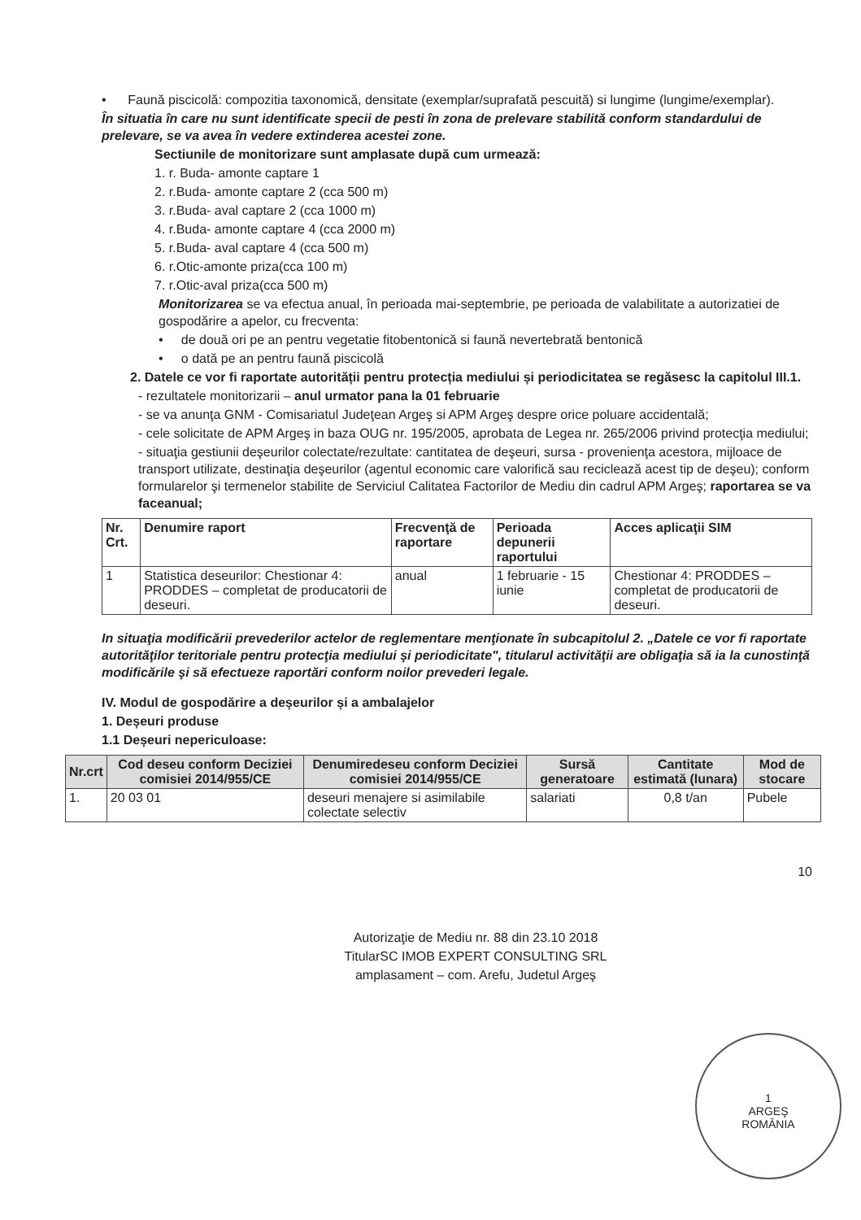• Faună piscicolă: compozitia taxonomică, densitate (exemplar/suprafată pescuită) si lungime (lungime/exemplar).
În situatia în care nu sunt identificate specii de pesti în zona de prelevare stabilită conform standardului de prelevare, se va avea în vedere extinderea acestei zone.
Sectiunile de monitorizare sunt amplasate după cum urmează:
1. r. Buda- amonte captare 1
2. r.Buda- amonte captare 2 (cca 500 m)
3. r.Buda- aval captare 2 (cca 1000 m)
4. r.Buda- amonte captare 4 (cca 2000 m)
5. r.Buda- aval captare 4 (cca 500 m)
6. r.Otic-amonte priza(cca 100 m)
7. r.Otic-aval priza(cca 500 m)
Monitorizarea se va efectua anual, în perioada mai-septembrie, pe perioada de valabilitate a autorizatiei de gospodărire a apelor, cu frecventa:
• de două ori pe an pentru vegetatie fitobentonică si faună nevertebrată bentonică
• o dată pe an pentru faună piscicolă
2. Datele ce vor fi raportate autorității pentru protecția mediului și periodicitatea se regăsesc la capitolul III.1.
- rezultatele monitorizarii – anul urmator pana la 01 februarie
- se va anunţa GNM - Comisariatul Judeţean Argeş si APM Argeş despre orice poluare accidentală;
- cele solicitate de APM Argeş in baza OUG nr. 195/2005, aprobata de Legea nr. 265/2006 privind protecţia mediului;
- situaţia gestiunii deşeurilor colectate/rezultate: cantitatea de deşeuri, sursa - provenienţa acestora, mijloace de transport utilizate, destinaţia deşeurilor (agentul economic care valorifică sau reciclează acest tip de deşeu); conform formularelor şi termenelor stabilite de Serviciul Calitatea Factorilor de Mediu din cadrul APM Argeş; raportarea se va faceanual;
| Nr. Crt. | Denumire raport | Frecvenţă de raportare | Perioada depunerii raportului | Acces aplicaţii SIM |
| --- | --- | --- | --- | --- |
| 1 | Statistica deseurilor: Chestionar 4: PRODDES – completat de producatorii de deseuri. | anual | 1 februarie - 15 iunie | Chestionar 4: PRODDES – completat de producatorii de deseuri. |
In situaţia modificării prevederilor actelor de reglementare menţionate în subcapitolul 2. „Datele ce vor fi raportate autorităţilor teritoriale pentru protecţia mediului şi periodicitate", titularul activităţii are obligaţia să ia la cunostinţă modificările şi să efectueze raportări conform noilor prevederi legale.
IV. Modul de gospodărire a deșeurilor și a ambalajelor
1. Deșeuri produse
1.1 Deșeuri nepericuloase:
| Nr.crt | Cod deseu conform Deciziei comisiei 2014/955/CE | Denumiredeseu conform Deciziei comisiei 2014/955/CE | Sursă generatoare | Cantitate estimată (lunara) | Mod de stocare |
| --- | --- | --- | --- | --- | --- |
| 1. | 20 03 01 | deseuri menajere si asimilabile colectate selectiv | salariati | 0,8 t/an | Pubele |
10
Autorizaţie de Mediu nr. 88 din 23.10 2018
TitularSC IMOB EXPERT CONSULTING SRL
amplasament – com. Arefu, Judetul Argeş
1
ARGEŞ
ROMÂNIA